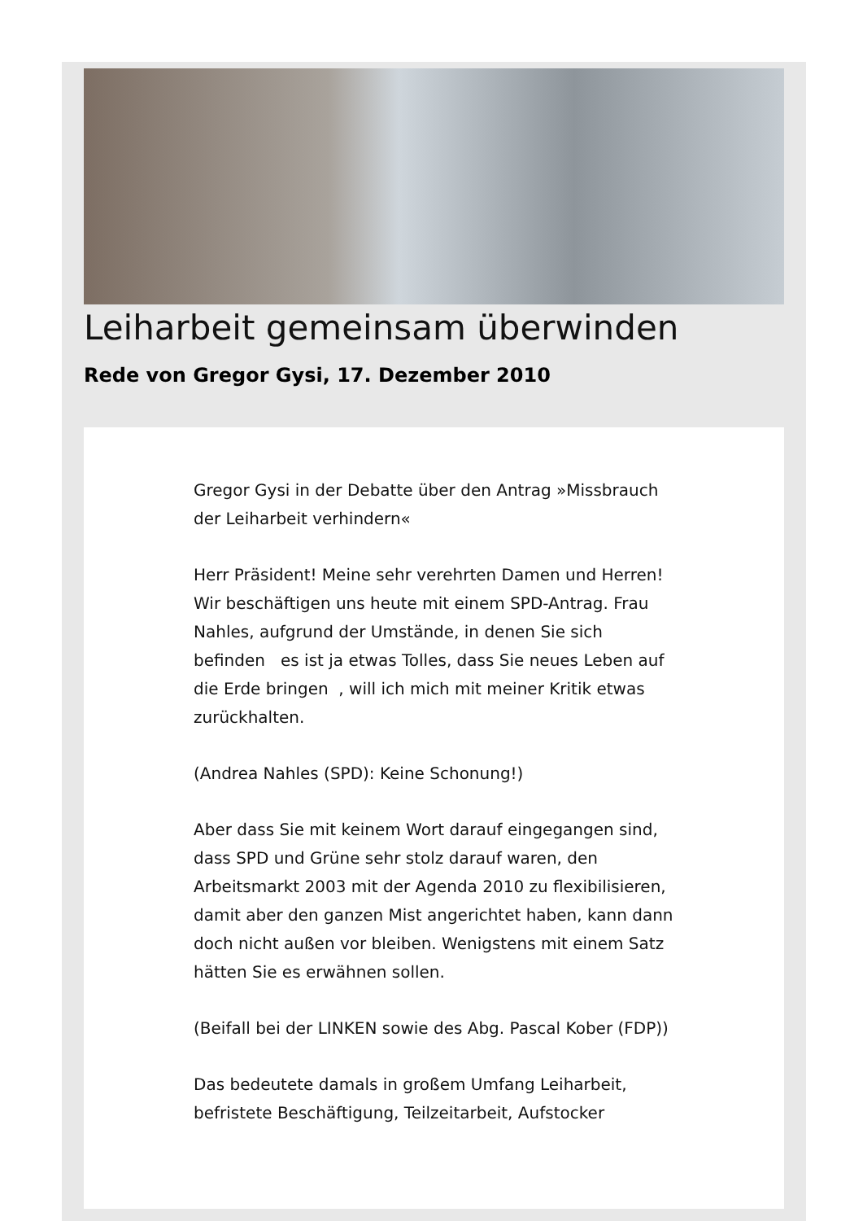Leiharbeit gemeinsam überwinden
Rede von Gregor Gysi, 17. Dezember 2010
Gregor Gysi in der Debatte über den Antrag »Missbrauch der Leiharbeit verhindern«
Herr Präsident! Meine sehr verehrten Damen und Herren! Wir beschäftigen uns heute mit einem SPD-Antrag. Frau Nahles, aufgrund der Umstände, in denen Sie sich befinden es ist ja etwas Tolles, dass Sie neues Leben auf die Erde bringen , will ich mich mit meiner Kritik etwas zurückhalten.
(Andrea Nahles (SPD): Keine Schonung!)
Aber dass Sie mit keinem Wort darauf eingegangen sind, dass SPD und Grüne sehr stolz darauf waren, den Arbeitsmarkt 2003 mit der Agenda 2010 zu flexibilisieren, damit aber den ganzen Mist angerichtet haben, kann dann doch nicht außen vor bleiben. Wenigstens mit einem Satz hätten Sie es erwähnen sollen.
(Beifall bei der LINKEN sowie des Abg. Pascal Kober (FDP))
Das bedeutete damals in großem Umfang Leiharbeit, befristete Beschäftigung, Teilzeitarbeit, Aufstocker